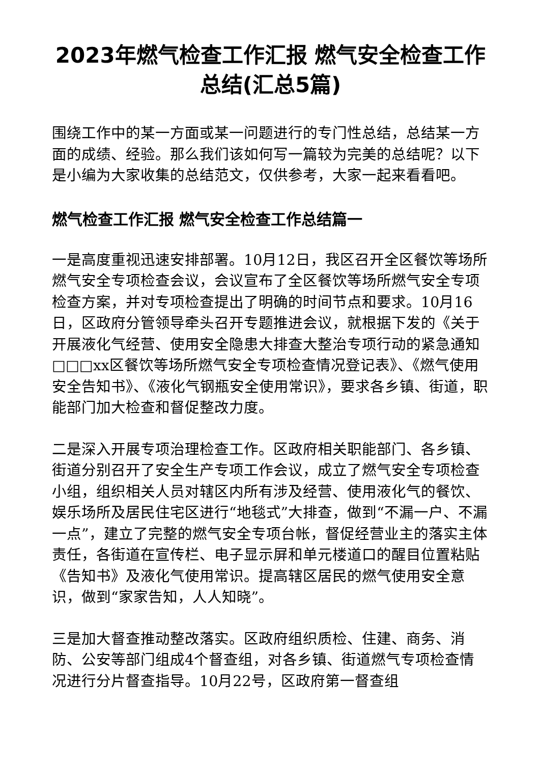2023年燃气检查工作汇报 燃气安全检查工作总结(汇总5篇)
围绕工作中的某一方面或某一问题进行的专门性总结，总结某一方面的成绩、经验。那么我们该如何写一篇较为完美的总结呢？以下是小编为大家收集的总结范文，仅供参考，大家一起来看看吧。
燃气检查工作汇报 燃气安全检查工作总结篇一
一是高度重视迅速安排部署。10月12日，我区召开全区餐饮等场所燃气安全专项检查会议，会议宣布了全区餐饮等场所燃气安全专项检查方案，并对专项检查提出了明确的时间节点和要求。10月16日，区政府分管领导牵头召开专题推进会议，就根据下发的《关于开展液化气经营、使用安全隐患大排查大整治专项行动的紧急通知□□□xx区餐饮等场所燃气安全专项检查情况登记表》、《燃气使用安全告知书》、《液化气钢瓶安全使用常识》，要求各乡镇、街道，职能部门加大检查和督促整改力度。
二是深入开展专项治理检查工作。区政府相关职能部门、各乡镇、街道分别召开了安全生产专项工作会议，成立了燃气安全专项检查小组，组织相关人员对辖区内所有涉及经营、使用液化气的餐饮、娱乐场所及居民住宅区进行“地毯式”大排查，做到“不漏一户、不漏一点”，建立了完整的燃气安全专项台帐，督促经营业主的落实主体责任，各街道在宣传栏、电子显示屏和单元楼道口的醒目位置粘贴《告知书》及液化气使用常识。提高辖区居民的燃气使用安全意识，做到“家家告知，人人知晓”。
三是加大督查推动整改落实。区政府组织质检、住建、商务、消防、公安等部门组成4个督查组，对各乡镇、街道燃气专项检查情况进行分片督查指导。10月22号，区政府第一督查组